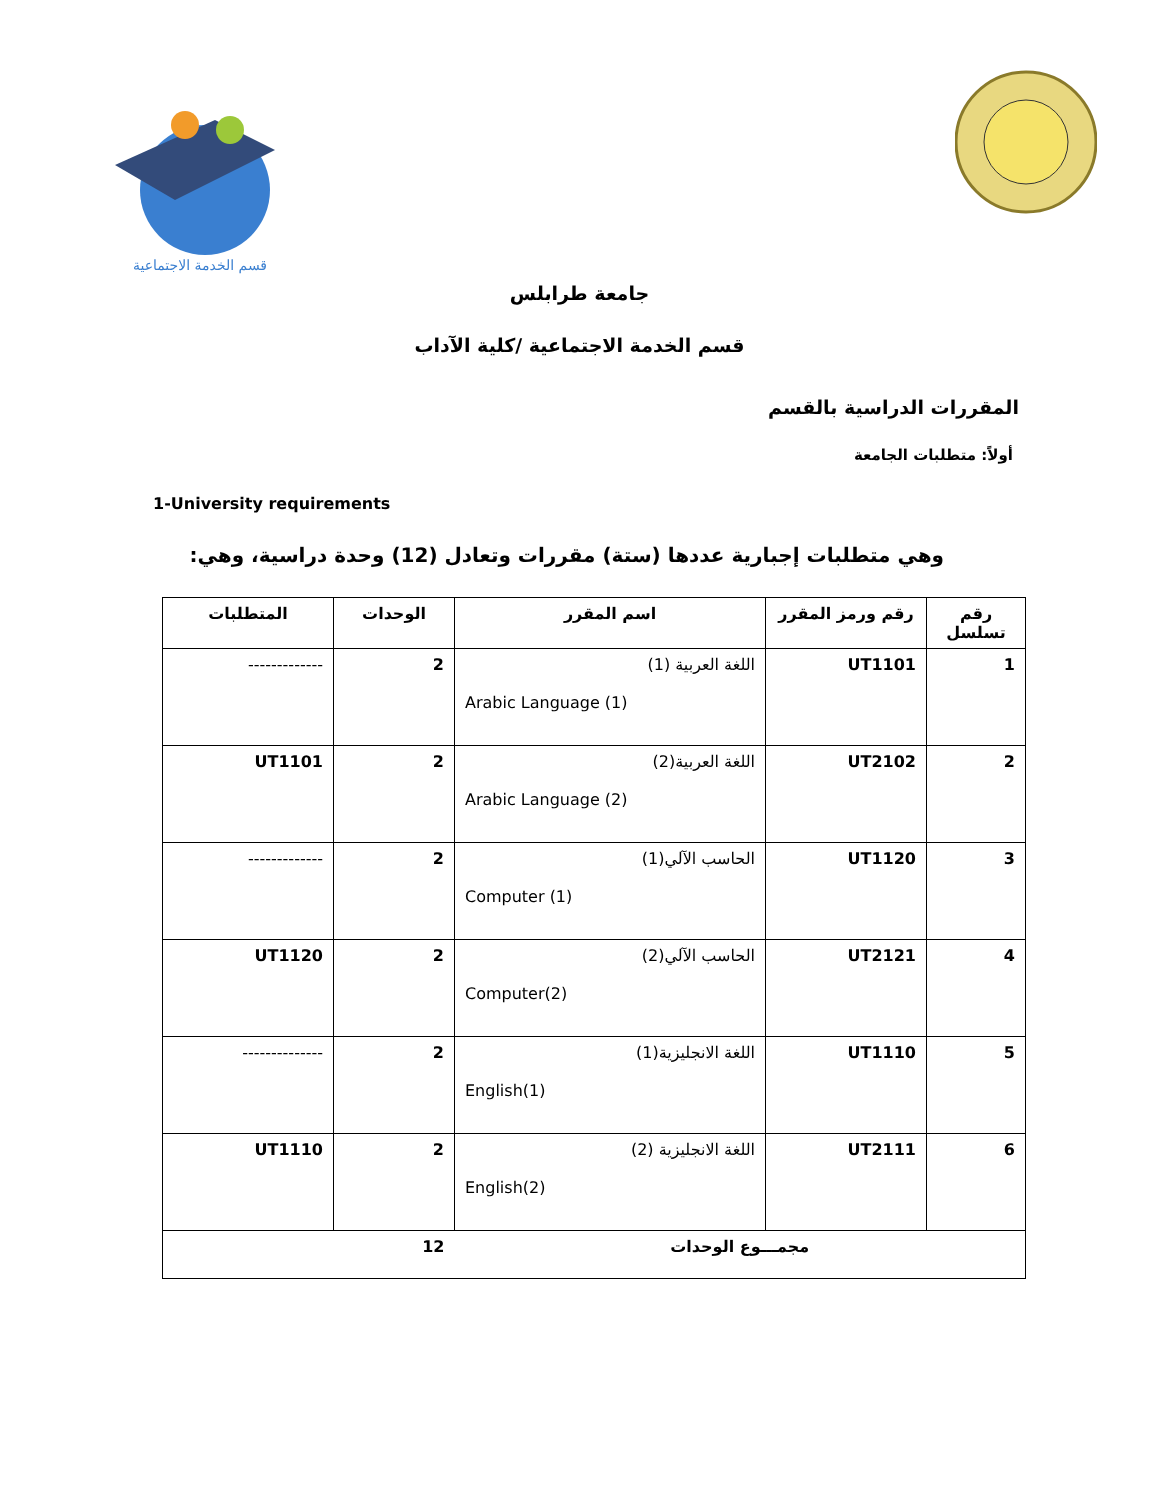قسم الخدمة الاجتماعية
جامعة طرابلس
قسم الخدمة الاجتماعية /كلية الآداب
المقررات الدراسية بالقسم
أولاً: متطلبات الجامعة
1-University requirements
وهي متطلبات إجبارية عددها (ستة) مقررات وتعادل (12) وحدة دراسية، وهي:
| رقم تسلسل | رقم ورمز المقرر | اسم المقرر | الوحدات | المتطلبات |
| --- | --- | --- | --- | --- |
| 1 | UT1101 | اللغة العربية (1) Arabic Language (1) | 2 | ------------- |
| 2 | UT2102 | اللغة العربية(2) Arabic Language (2) | 2 | UT1101 |
| 3 | UT1120 | الحاسب الآلي(1) Computer (1) | 2 | ------------- |
| 4 | UT2121 | الحاسب الآلي(2) Computer(2) | 2 | UT1120 |
| 5 | UT1110 | اللغة الانجليزية(1) English(1) | 2 | -------------- |
| 6 | UT2111 | اللغة الانجليزية (2) English(2) | 2 | UT1110 |
| مجمـــوع الوحدات | | | 12 | |